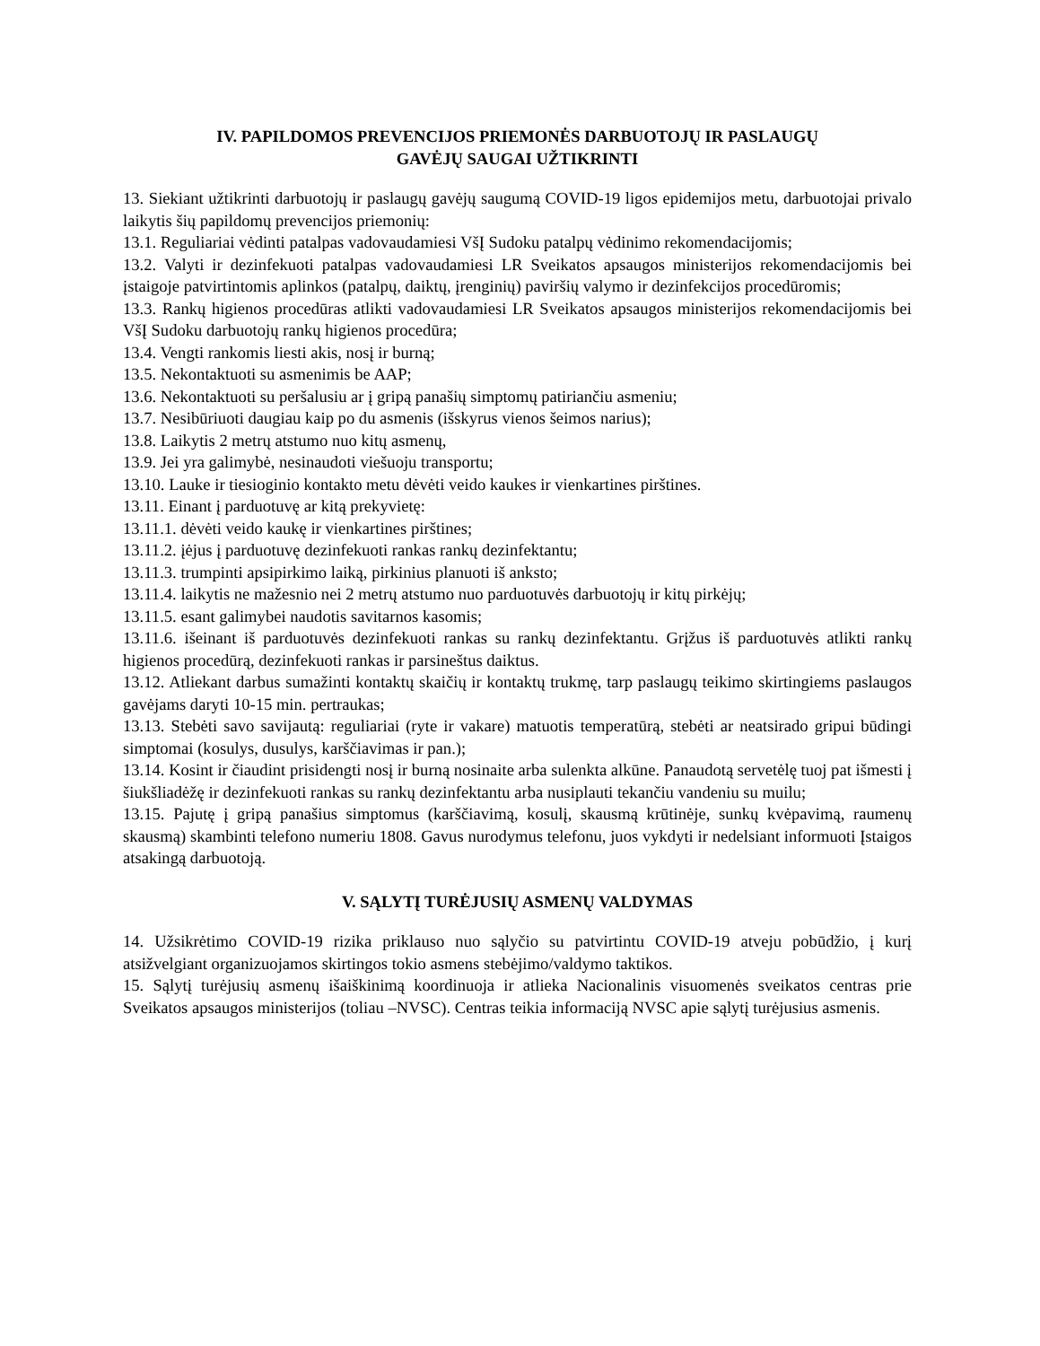IV. PAPILDOMOS PREVENCIJOS PRIEMONĖS DARBUOTOJŲ IR PASLAUGŲ
GAVĖJŲ SAUGAI UŽTIKRINTI
13. Siekiant užtikrinti darbuotojų ir paslaugų gavėjų saugumą COVID-19 ligos epidemijos metu, darbuotojai privalo laikytis šių papildomų prevencijos priemonių:
13.1. Reguliariai vėdinti patalpas vadovaudamiesi VšĮ Sudoku patalpų vėdinimo rekomendacijomis;
13.2. Valyti ir dezinfekuoti patalpas vadovaudamiesi LR Sveikatos apsaugos ministerijos rekomendacijomis bei įstaigoje patvirtintomis aplinkos (patalpų, daiktų, įrenginių) paviršių valymo ir dezinfekcijos procedūromis;
13.3. Rankų higienos procedūras atlikti vadovaudamiesi LR Sveikatos apsaugos ministerijos rekomendacijomis bei VšĮ Sudoku darbuotojų rankų higienos procedūra;
13.4. Vengti rankomis liesti akis, nosį ir burną;
13.5. Nekontaktuoti su asmenimis be AAP;
13.6. Nekontaktuoti su peršalusiu ar į gripą panašių simptomų patiriančiu asmeniu;
13.7. Nesibūriuoti daugiau kaip po du asmenis (išskyrus vienos šeimos narius);
13.8. Laikytis 2 metrų atstumo nuo kitų asmenų,
13.9. Jei yra galimybė, nesinaudoti viešuoju transportu;
13.10. Lauke ir tiesioginio kontakto metu dėvėti veido kaukes ir vienkartines pirštines.
13.11. Einant į parduotuvę ar kitą prekyvietę:
13.11.1. dėvėti veido kaukę ir vienkartines pirštines;
13.11.2. įėjus į parduotuvę dezinfekuoti rankas rankų dezinfektantu;
13.11.3. trumpinti apsipirkimo laiką, pirkinius planuoti iš anksto;
13.11.4. laikytis ne mažesnio nei 2 metrų atstumo nuo parduotuvės darbuotojų ir kitų pirkėjų;
13.11.5. esant galimybei naudotis savitarnos kasomis;
13.11.6. išeinant iš parduotuvės dezinfekuoti rankas su rankų dezinfektantu. Grįžus iš parduotuvės atlikti rankų higienos procedūrą, dezinfekuoti rankas ir parsineštus daiktus.
13.12. Atliekant darbus sumažinti kontaktų skaičių ir kontaktų trukmę, tarp paslaugų teikimo skirtingiems paslaugos gavėjams daryti 10-15 min. pertraukas;
13.13. Stebėti savo savijautą: reguliariai (ryte ir vakare) matuotis temperatūrą, stebėti ar neatsirado gripui būdingi simptomai (kosulys, dusulys, karščiavimas ir pan.);
13.14. Kosint ir čiaudint prisidengti nosį ir burną nosinaite arba sulenkta alkūne. Panaudotą servetėlę tuoj pat išmesti į šiukšliadėžę ir dezinfekuoti rankas su rankų dezinfektantu arba nusiplauti tekančiu vandeniu su muilu;
13.15. Pajutę į gripą panašius simptomus (karščiavimą, kosulį, skausmą krūtinėje, sunkų kvėpavimą, raumenų skausmą) skambinti telefono numeriu 1808. Gavus nurodymus telefonu, juos vykdyti ir nedelsiant informuoti Įstaigos atsakingą darbuotoją.
V. SĄLYTĮ TURĖJUSIŲ ASMENŲ VALDYMAS
14. Užsikrėtimo COVID-19 rizika priklauso nuo sąlyčio su patvirtintu COVID-19 atveju pobūdžio, į kurį atsižvelgiant organizuojamos skirtingos tokio asmens stebėjimo/valdymo taktikos.
15. Sąlytį turėjusių asmenų išaiškinimą koordinuoja ir atlieka Nacionalinis visuomenės sveikatos centras prie Sveikatos apsaugos ministerijos (toliau –NVSC). Centras teikia informaciją NVSC apie sąlytį turėjusius asmenis.